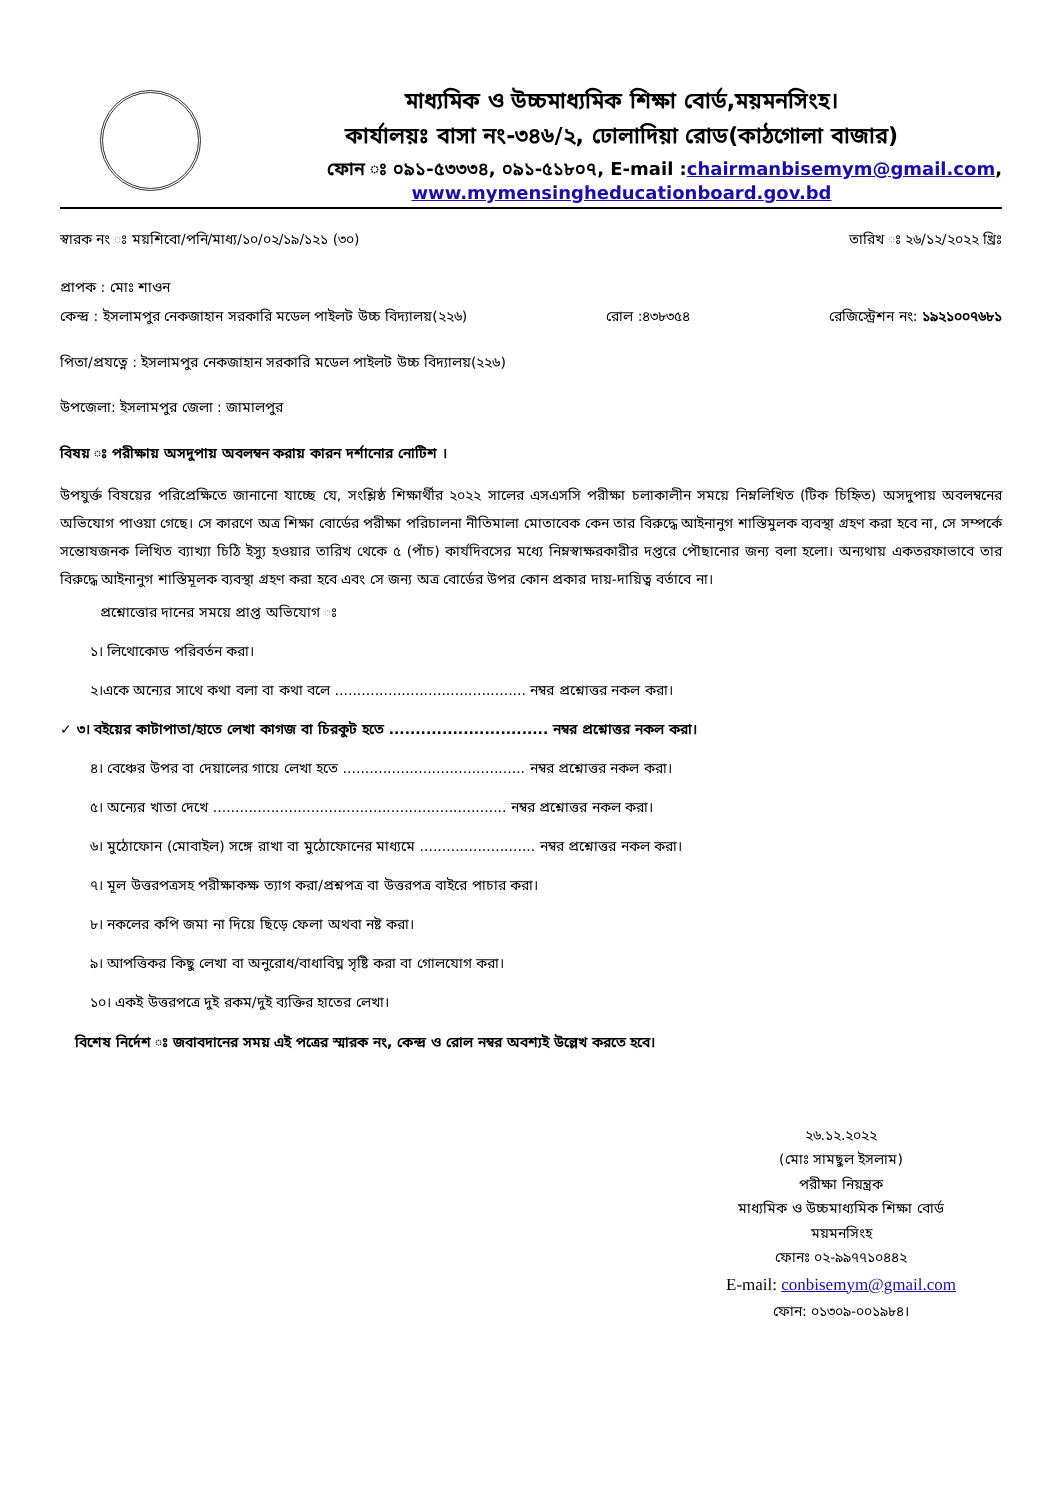মাধ্যমিক ও উচ্চমাধ্যমিক শিক্ষা বোর্ড,ময়মনসিংহ।
কার্যালয়ঃ বাসা নং-৩৪৬/২, ঢোলাদিয়া রোড(কাঠগোলা বাজার)
ফোন ঃ ০৯১-৫৩৩৩৪, ০৯১-৫১৮০৭, E-mail :chairmanbisemym@gmail.com,
www.mymensingheducationboard.gov.bd
স্বারক নং ঃ ময়শিবো/পনি/মাধ্য/১০/০২/১৯/১২১ (৩০) তারিখ ঃ ২৬/১২/২০২২ খ্রিঃ
প্রাপক : মোঃ শাওন
কেন্দ্র : ইসলামপুর নেকজাহান সরকারি মডেল পাইলট উচ্চ বিদ্যালয়(২২৬) রোল :৪৩৮৩৫৪ রেজিস্ট্রেশন নং: ১৯২১০০৭৬৮১
পিতা/প্রযত্নে : ইসলামপুর নেকজাহান সরকারি মডেল পাইলট উচ্চ বিদ্যালয়(২২৬)
উপজেলা: ইসলামপুর জেলা : জামালপুর
বিষয় ঃ পরীক্ষায় অসদুপায় অবলম্বন করায় কারন দর্শানোর নোটিশ ।
উপযুর্ক্ত বিষয়ের পরিপ্রেক্ষিতে জানানো যাচ্ছে যে, সংশ্লিষ্ঠ শিক্ষার্থীর ২০২২ সালের এসএসসি পরীক্ষা চলাকালীন সময়ে নিম্নলিখিত (টিক চিহ্নিত) অসদুপায় অবলম্বনের অভিযোগ পাওয়া গেছে। সে কারণে অত্র শিক্ষা বোর্ডের পরীক্ষা পরিচালনা নীতিমালা মোতাবেক কেন তার বিরুদ্ধে আইনানুগ শাস্তিমুলক ব্যবস্থা গ্রহণ করা হবে না, সে সম্পর্কে সন্তোষজনক লিখিত ব্যাখ্যা চিঠি ইস্যু হওয়ার তারিখ থেকে ৫ (পাঁচ) কার্যদিবসের মধ্যে নিম্নস্বাক্ষরকারীর দপ্তরে পৌছানোর জন্য বলা হলো। অন্যথায় একতরফাভাবে তার বিরুদ্ধে আইনানুগ শাস্তিমূলক ব্যবস্থা গ্রহণ করা হবে এবং সে জন্য অত্র বোর্ডের উপর কোন প্রকার দায়-দায়িত্ব বর্তাবে না।
প্রশ্নোত্তোর দানের সময়ে প্রাপ্ত অভিযোগ ঃ
১। লিথোকোড পরিবর্তন করা।
২।একে অন্যের সাথে কথা বলা বা কথা বলে ........................................... নম্বর প্রশ্নোত্তর নকল করা।
✓ ৩। বইয়ের কাটাপাতা/হাতে লেখা কাগজ বা চিরকুট হতে .............................. নম্বর প্রশ্নোত্তর নকল করা।
৪। বেঞ্চের উপর বা দেয়ালের গায়ে লেখা হতে ......................................... নম্বর প্রশ্নোত্তর নকল করা।
৫। অন্যের খাতা দেখে .................................................................. নম্বর প্রশ্নোত্তর নকল করা।
৬। মুঠোফোন (মোবাইল) সঙ্গে রাখা বা মুঠোফোনের মাধ্যমে .......................... নম্বর প্রশ্নোত্তর নকল করা।
৭। মূল উত্তরপত্রসহ পরীক্ষাকক্ষ ত্যাগ করা/প্রশ্নপত্র বা উত্তরপত্র বাইরে পাচার করা।
৮। নকলের কপি জমা না দিয়ে ছিড়ে ফেলা অথবা নষ্ট করা।
৯। আপত্তিকর কিছু লেখা বা অনুরোধ/বাধাবিঘ্ন সৃষ্টি করা বা গোলযোগ করা।
১০। একই উত্তরপত্রে দুই রকম/দুই ব্যক্তির হাতের লেখা।
বিশেষ নির্দেশ ঃ জবাবদানের সময় এই পত্রের স্মারক নং, কেন্দ্র ও রোল নম্বর অবশ্যই উল্লেখ করতে হবে।
২৬.১২.২০২২
(মোঃ সামছুল ইসলাম)
পরীক্ষা নিয়ন্ত্রক
মাধ্যমিক ও উচ্চমাধ্যমিক শিক্ষা বোর্ড
ময়মনসিংহ
ফোনঃ ০২-৯৯৭৭১০৪৪২
E-mail: conbisemym@gmail.com
ফোন: ০১৩০৯-০০১৯৮৪।